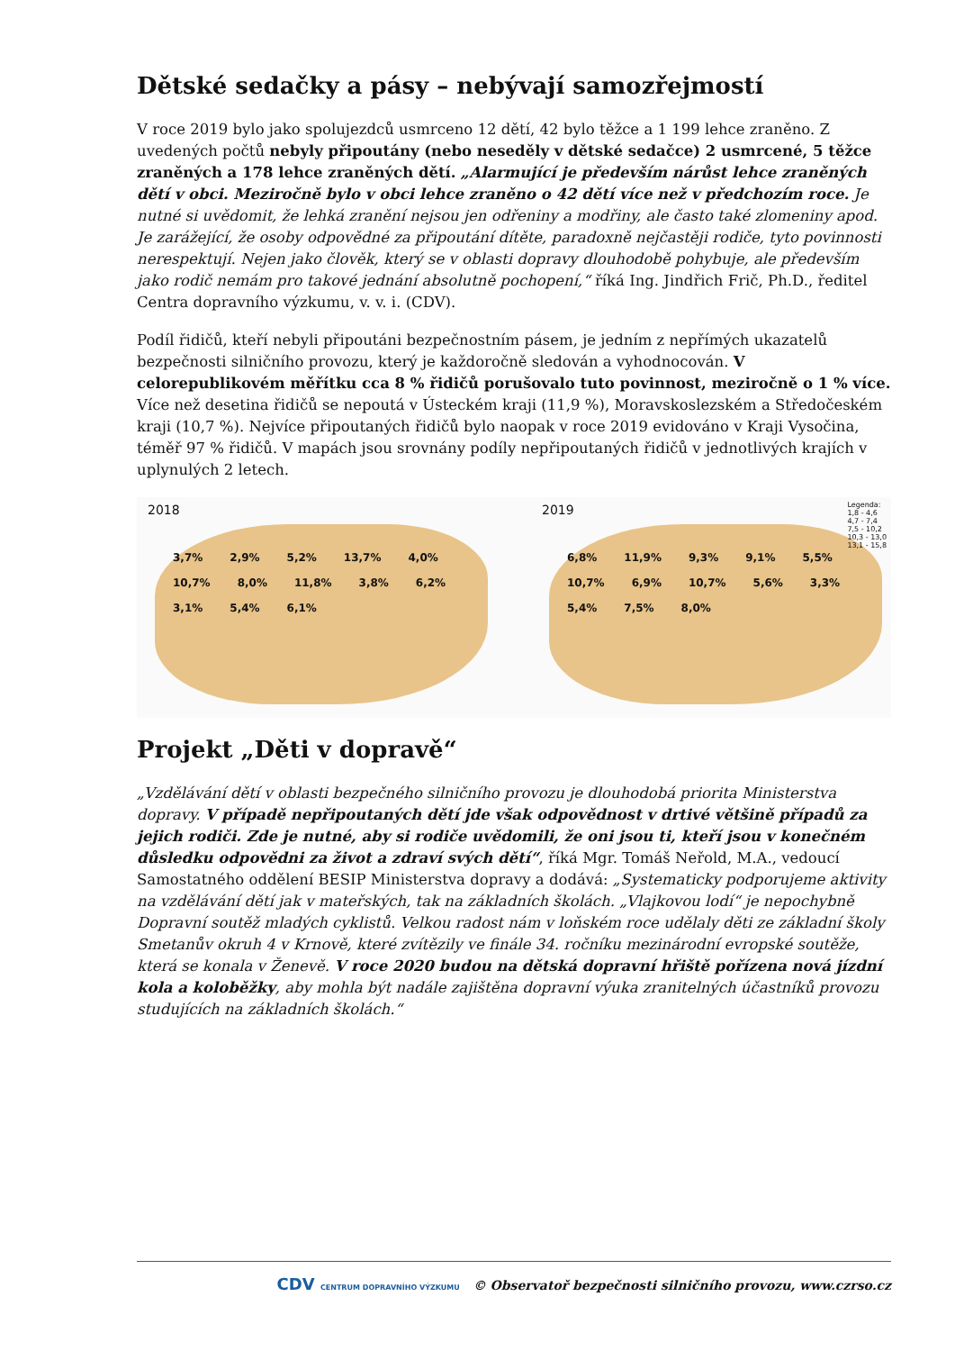Dětské sedačky a pásy – nebývají samozřejmostí
V roce 2019 bylo jako spolujezdců usmrceno 12 dětí, 42 bylo těžce a 1 199 lehce zraněno. Z uvedených počtů nebyly připoutány (nebo neseděly v dětské sedačce) 2 usmrcené, 5 těžce zraněných a 178 lehce zraněných dětí. „Alarmující je především nárůst lehce zraněných dětí v obci. Meziročně bylo v obci lehce zraněno o 42 dětí více než v předchozím roce. Je nutné si uvědomit, že lehká zranění nejsou jen odřeniny a modřiny, ale často také zlomeniny apod. Je zarážející, že osoby odpovědné za připoutání dítěte, paradoxně nejčastěji rodiče, tyto povinnosti nerespektují. Nejen jako člověk, který se v oblasti dopravy dlouhodobě pohybuje, ale především jako rodič nemám pro takové jednání absolutně pochopení,“ říká Ing. Jindřich Frič, Ph.D., ředitel Centra dopravního výzkumu, v. v. i. (CDV).
Podíl řidičů, kteří nebyli připoutáni bezpečnostním pásem, je jedním z nepřímých ukazatelů bezpečnosti silničního provozu, který je každoročně sledován a vyhodnocován. V celorepublikovém měřítku cca 8 % řidičů porušovalo tuto povinnost, meziročně o 1 % více. Více než desetina řidičů se nepoutá v Ústeckém kraji (11,9 %), Moravskoslezském a Středočeském kraji (10,7 %). Nejvíce připoutaných řidičů bylo naopak v roce 2019 evidováno v Kraji Vysočina, téměř 97 % řidičů. V mapách jsou srovnány podíly nepřipoutaných řidičů v jednotlivých krajích v uplynulých 2 letech.
2018
3,7% 2,9% 5,2% 13,7% 4,0% 10,7% 8,0% 11,8% 3,8% 6,2% 3,1% 5,4% 6,1%
2019
6,8% 11,9% 9,3% 9,1% 5,5% 10,7% 6,9% 10,7% 5,6% 3,3% 5,4% 7,5% 8,0%
Legenda:
1,8 - 4,6
4,7 - 7,4
7,5 - 10,2
10,3 - 13,0
13,1 - 15,8
Projekt „Děti v dopravě“
„Vzdělávání dětí v oblasti bezpečného silničního provozu je dlouhodobá priorita Ministerstva dopravy. V případě nepřipoutaných dětí jde však odpovědnost v drtivé většině případů za jejich rodiči. Zde je nutné, aby si rodiče uvědomili, že oni jsou ti, kteří jsou v konečném důsledku odpovědni za život a zdraví svých dětí“, říká Mgr. Tomáš Neřold, M.A., vedoucí Samostatného oddělení BESIP Ministerstva dopravy a dodává: „Systematicky podporujeme aktivity na vzdělávání dětí jak v mateřských, tak na základních školách. „Vlajkovou lodí“ je nepochybně Dopravní soutěž mladých cyklistů. Velkou radost nám v loňském roce udělaly děti ze základní školy Smetanův okruh 4 v Krnově, které zvítězily ve finále 34. ročníku mezinárodní evropské soutěže, která se konala v Ženevě. V roce 2020 budou na dětská dopravní hřiště pořízena nová jízdní kola a koloběžky, aby mohla být nadále zajištěna dopravní výuka zranitelných účastníků provozu studujících na základních školách.“
CDV CENTRUM DOPRAVNÍHO VÝZKUMU © Observatoř bezpečnosti silničního provozu, www.czrso.cz